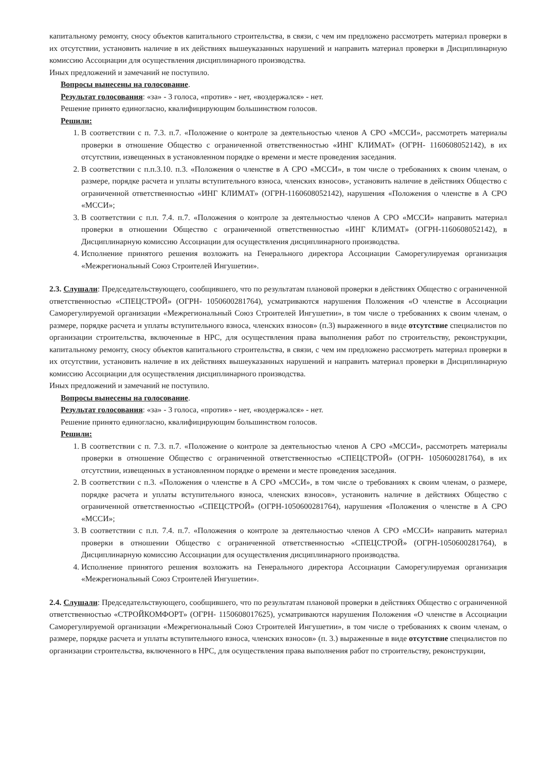капитальному ремонту, сносу объектов капитального строительства, в связи, с чем им предложено рассмотреть материал проверки в их отсутствии, установить наличие в их действиях вышеуказанных нарушений и направить материал проверки в Дисциплинарную комиссию Ассоциации для осуществления дисциплинарного производства.
Иных предложений и замечаний не поступило.
Вопросы вынесены на голосование.
Результат голосования: «за» - 3 голоса, «против» - нет, «воздержался» - нет.
Решение принято единогласно, квалифицирующим большинством голосов.
Решили:
1. В соответствии с п. 7.3. п.7. «Положение о контроле за деятельностью членов А СРО «МССИ», рассмотреть материалы проверки в отношение Общество с ограниченной ответственностью «ИНГ КЛИМАТ» (ОГРН- 1160608052142), в их отсутствии, извещенных в установленном порядке о времени и месте проведения заседания.
2. В соответствии с п.п.3.10. п.3. «Положения о членстве в А СРО «МССИ», в том числе о требованиях к своим членам, о размере, порядке расчета и уплаты вступительного взноса, членских взносов», установить наличие в действиях Общество с ограниченной ответственностью «ИНГ КЛИМАТ» (ОГРН-1160608052142), нарушения «Положения о членстве в А СРО «МССИ»;
3. В соответствии с п.п. 7.4. п.7. «Положения о контроле за деятельностью членов А СРО «МССИ» направить материал проверки в отношении Общество с ограниченной ответственностью «ИНГ КЛИМАТ» (ОГРН-1160608052142), в Дисциплинарную комиссию Ассоциации для осуществления дисциплинарного производства.
4. Исполнение принятого решения возложить на Генерального директора Ассоциации Саморегулируемая организация «Межрегиональный Союз Строителей Ингушетии».
2.3. Слушали: Председательствующего, сообщившего, что по результатам плановой проверки в действиях Общество с ограниченной ответственностью «СПЕЦСТРОЙ» (ОГРН- 1050600281764), усматриваются нарушения Положения «О членстве в Ассоциации Саморегулируемой организации «Межрегиональный Союз Строителей Ингушетии», в том числе о требованиях к своим членам, о размере, порядке расчета и уплаты вступительного взноса, членских взносов» (п.3) выраженного в виде отсутствие специалистов по организации строительства, включенные в НРС, для осуществления права выполнения работ по строительству, реконструкции, капитальному ремонту, сносу объектов капитального строительства, в связи, с чем им предложено рассмотреть материал проверки в их отсутствии, установить наличие в их действиях вышеуказанных нарушений и направить материал проверки в Дисциплинарную комиссию Ассоциации для осуществления дисциплинарного производства.
Иных предложений и замечаний не поступило.
Вопросы вынесены на голосование.
Результат голосования: «за» - 3 голоса, «против» - нет, «воздержался» - нет.
Решение принято единогласно, квалифицирующим большинством голосов.
Решили:
1. В соответствии с п. 7.3. п.7. «Положение о контроле за деятельностью членов А СРО «МССИ», рассмотреть материалы проверки в отношение Общество с ограниченной ответственностью «СПЕЦСТРОЙ» (ОГРН- 1050600281764), в их отсутствии, извещенных в установленном порядке о времени и месте проведения заседания.
2. В соответствии с п.3. «Положения о членстве в А СРО «МССИ», в том числе о требованиях к своим членам, о размере, порядке расчета и уплаты вступительного взноса, членских взносов», установить наличие в действиях Общество с ограниченной ответственностью «СПЕЦСТРОЙ» (ОГРН-1050600281764), нарушения «Положения о членстве в А СРО «МССИ»;
3. В соответствии с п.п. 7.4. п.7. «Положения о контроле за деятельностью членов А СРО «МССИ» направить материал проверки в отношении Общество с ограниченной ответственностью «СПЕЦСТРОЙ» (ОГРН-1050600281764), в Дисциплинарную комиссию Ассоциации для осуществления дисциплинарного производства.
4. Исполнение принятого решения возложить на Генерального директора Ассоциации Саморегулируемая организация «Межрегиональный Союз Строителей Ингушетии».
2.4. Слушали: Председательствующего, сообщившего, что по результатам плановой проверки в действиях Общество с ограниченной ответственностью «СТРОЙКОМФОРТ» (ОГРН- 1150608017625), усматриваются нарушения Положения «О членстве в Ассоциации Саморегулируемой организации «Межрегиональный Союз Строителей Ингушетии», в том числе о требованиях к своим членам, о размере, порядке расчета и уплаты вступительного взноса, членских взносов» (п. 3.) выраженные в виде отсутствие специалистов по организации строительства, включенного в НРС, для осуществления права выполнения работ по строительству, реконструкции,